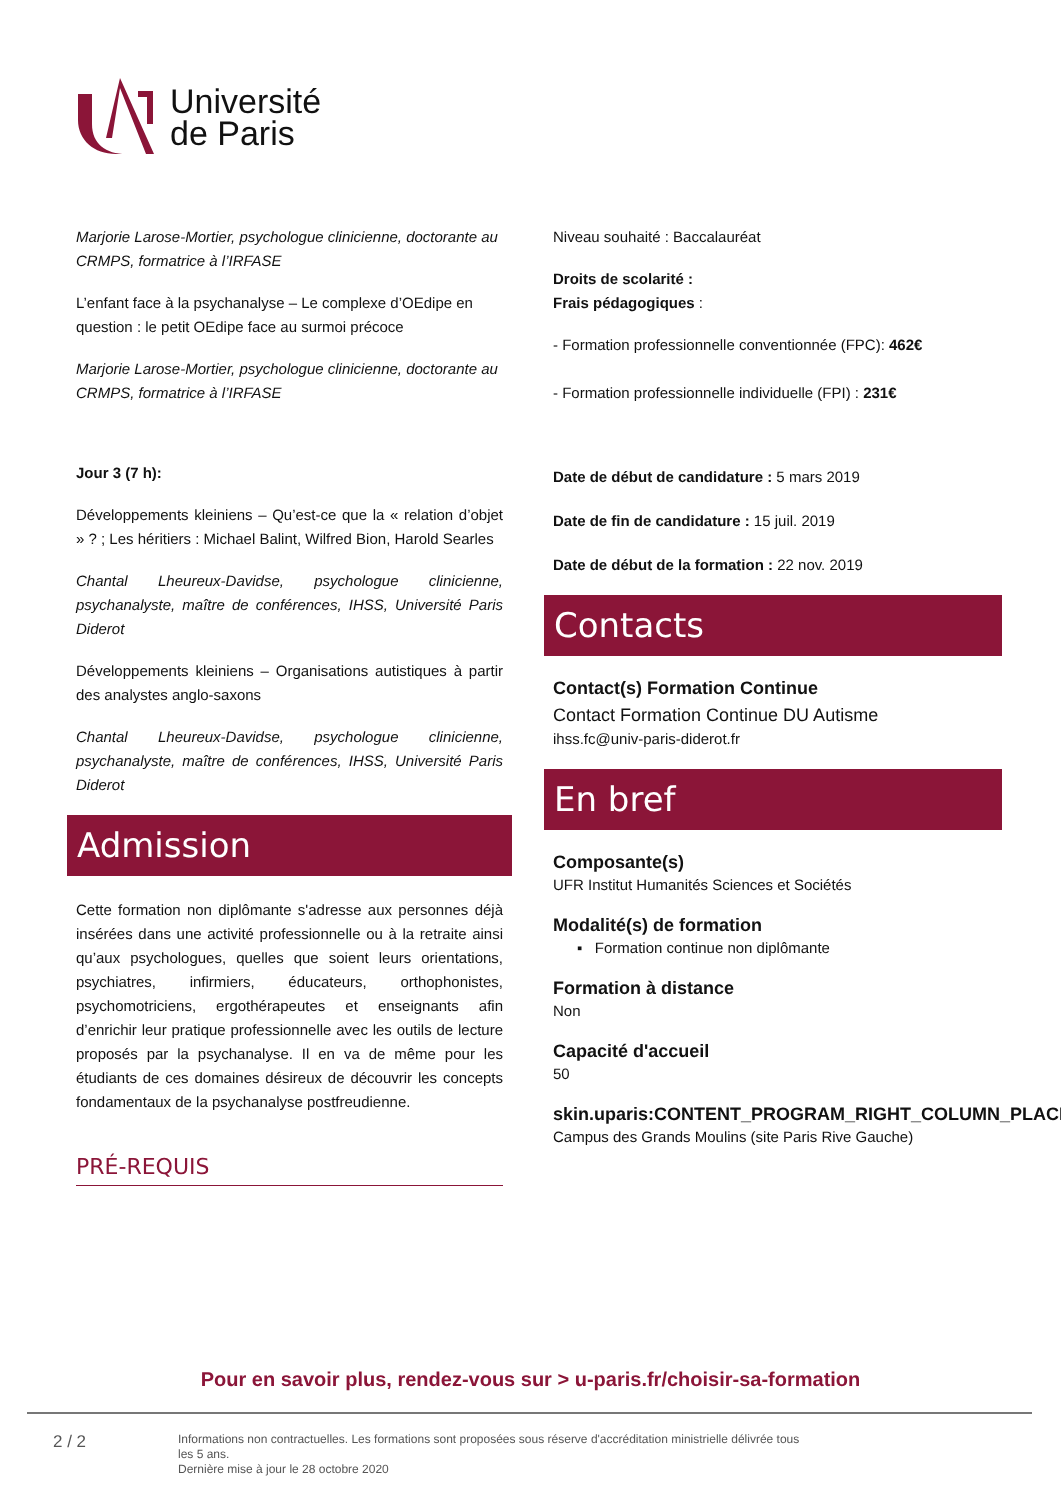Université
de Paris
Marjorie Larose-Mortier, psychologue clinicienne, doctorante au CRMPS, formatrice à l’IRFASE
L’enfant face à la psychanalyse – Le complexe d’OEdipe en question : le petit OEdipe face au surmoi précoce
Marjorie Larose-Mortier, psychologue clinicienne, doctorante au CRMPS, formatrice à l’IRFASE
Jour 3 (7 h):
Développements kleiniens – Qu’est-ce que la « relation d’objet » ? ; Les héritiers : Michael Balint, Wilfred Bion, Harold Searles
Chantal Lheureux-Davidse, psychologue clinicienne, psychanalyste, maître de conférences, IHSS, Université Paris Diderot
Développements kleiniens – Organisations autistiques à partir des analystes anglo-saxons
Chantal Lheureux-Davidse, psychologue clinicienne, psychanalyste, maître de conférences, IHSS, Université Paris Diderot
Admission
Cette formation non diplômante s'adresse aux personnes déjà insérées dans une activité professionnelle ou à la retraite ainsi qu’aux psychologues, quelles que soient leurs orientations, psychiatres, infirmiers, éducateurs, orthophonistes, psychomotriciens, ergothérapeutes et enseignants afin d’enrichir leur pratique professionnelle avec les outils de lecture proposés par la psychanalyse. Il en va de même pour les étudiants de ces domaines désireux de découvrir les concepts fondamentaux de la psychanalyse postfreudienne.
PRÉ-REQUIS
Niveau souhaité : Baccalauréat
Droits de scolarité :
Frais pédagogiques :
- Formation professionnelle conventionnée (FPC): 462€
- Formation professionnelle individuelle (FPI) : 231€
Date de début de candidature : 5 mars 2019
Date de fin de candidature : 15 juil. 2019
Date de début de la formation : 22 nov. 2019
Contacts
Contact(s) Formation Continue
Contact Formation Continue DU Autisme
ihss.fc@univ-paris-diderot.fr
En bref
Composante(s)
UFR Institut Humanités Sciences et Sociétés
Modalité(s) de formation
▪ Formation continue non diplômante
Formation à distance
Non
Capacité d'accueil
50
skin.uparis:CONTENT_PROGRAM_RIGHT_COLUMN_PLACE
Campus des Grands Moulins (site Paris Rive Gauche)
Pour en savoir plus, rendez-vous sur > u-paris.fr/choisir-sa-formation
2 / 2
Informations non contractuelles. Les formations sont proposées sous réserve d'accréditation ministrielle délivrée tous les 5 ans.
Dernière mise à jour le 28 octobre 2020